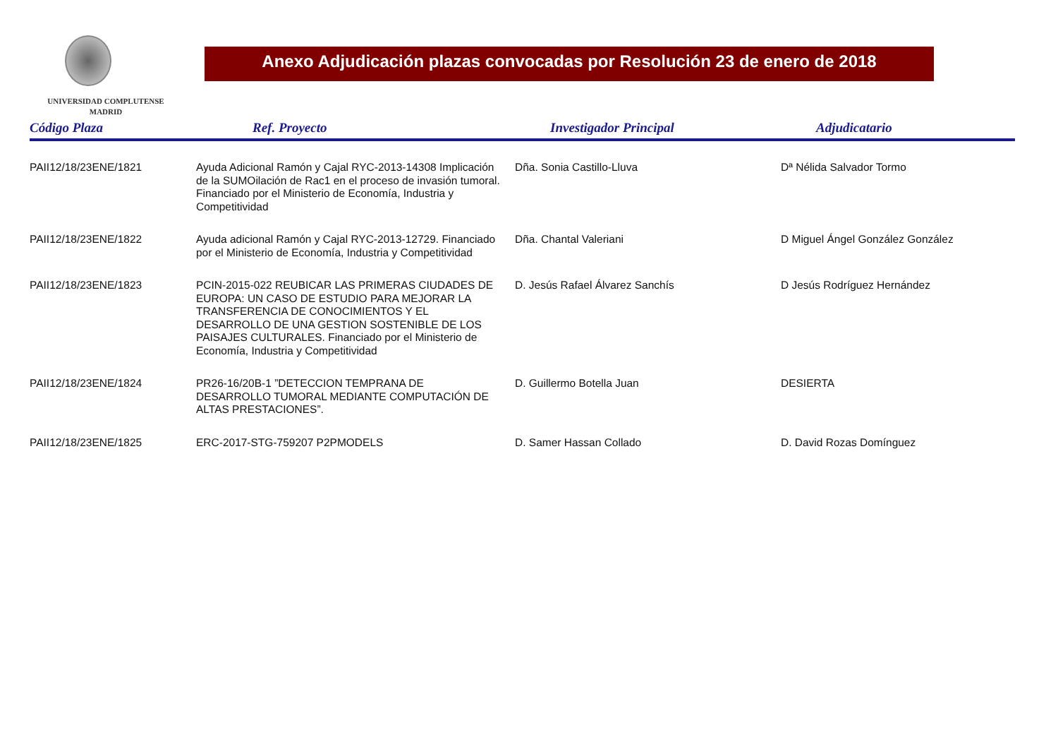UNIVERSIDAD COMPLUTENSE
MADRID
Anexo Adjudicación plazas convocadas por Resolución 23 de enero de 2018
| Código Plaza | Ref. Proyecto | Investigador Principal | Adjudicatario |
| --- | --- | --- | --- |
| PAII12/18/23ENE/1821 | Ayuda Adicional Ramón y Cajal RYC-2013-14308 Implicación de la SUMOilación de Rac1 en el proceso de invasión tumoral. Financiado por el Ministerio de Economía, Industria y Competitividad | Dña. Sonia Castillo-Lluva | Dª Nélida Salvador Tormo |
| PAII12/18/23ENE/1822 | Ayuda adicional Ramón y Cajal RYC-2013-12729. Financiado por el Ministerio de Economía, Industria y Competitividad | Dña. Chantal Valeriani | D Miguel Ángel González González |
| PAII12/18/23ENE/1823 | PCIN-2015-022 REUBICAR LAS PRIMERAS CIUDADES DE EUROPA: UN CASO DE ESTUDIO PARA MEJORAR LA TRANSFERENCIA DE CONOCIMIENTOS Y EL DESARROLLO DE UNA GESTION SOSTENIBLE DE LOS PAISAJES CULTURALES. Financiado por el Ministerio de Economía, Industria y Competitividad | D. Jesús Rafael Álvarez Sanchís | D Jesús Rodríguez Hernández |
| PAII12/18/23ENE/1824 | PR26-16/20B-1 ”DETECCION TEMPRANA DE DESARROLLO TUMORAL MEDIANTE COMPUTACIÓN DE ALTAS PRESTACIONES”. | D. Guillermo Botella Juan | DESIERTA |
| PAII12/18/23ENE/1825 | ERC-2017-STG-759207 P2PMODELS | D. Samer Hassan Collado | D. David Rozas Domínguez |